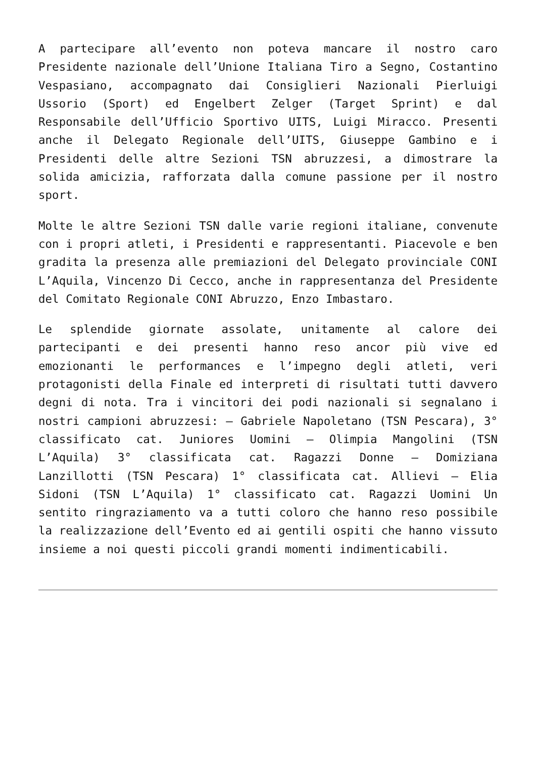A partecipare all’evento non poteva mancare il nostro caro Presidente nazionale dell’Unione Italiana Tiro a Segno, Costantino Vespasiano, accompagnato dai Consiglieri Nazionali Pierluigi Ussorio (Sport) ed Engelbert Zelger (Target Sprint) e dal Responsabile dell’Ufficio Sportivo UITS, Luigi Miracco. Presenti anche il Delegato Regionale dell’UITS, Giuseppe Gambino e i Presidenti delle altre Sezioni TSN abruzzesi, a dimostrare la solida amicizia, rafforzata dalla comune passione per il nostro sport.
Molte le altre Sezioni TSN dalle varie regioni italiane, convenute con i propri atleti, i Presidenti e rappresentanti. Piacevole e ben gradita la presenza alle premiazioni del Delegato provinciale CONI L’Aquila, Vincenzo Di Cecco, anche in rappresentanza del Presidente del Comitato Regionale CONI Abruzzo, Enzo Imbastaro.
Le splendide giornate assolate, unitamente al calore dei partecipanti e dei presenti hanno reso ancor più vive ed emozionanti le performances e l’impegno degli atleti, veri protagonisti della Finale ed interpreti di risultati tutti davvero degni di nota. Tra i vincitori dei podi nazionali si segnalano i nostri campioni abruzzesi: – Gabriele Napoletano (TSN Pescara), 3° classificato cat. Juniores Uomini – Olimpia Mangolini (TSN L’Aquila) 3° classificata cat. Ragazzi Donne – Domiziana Lanzillotti (TSN Pescara) 1° classificata cat. Allievi – Elia Sidoni (TSN L’Aquila) 1° classificato cat. Ragazzi Uomini Un sentito ringraziamento va a tutti coloro che hanno reso possibile la realizzazione dell’Evento ed ai gentili ospiti che hanno vissuto insieme a noi questi piccoli grandi momenti indimenticabili.